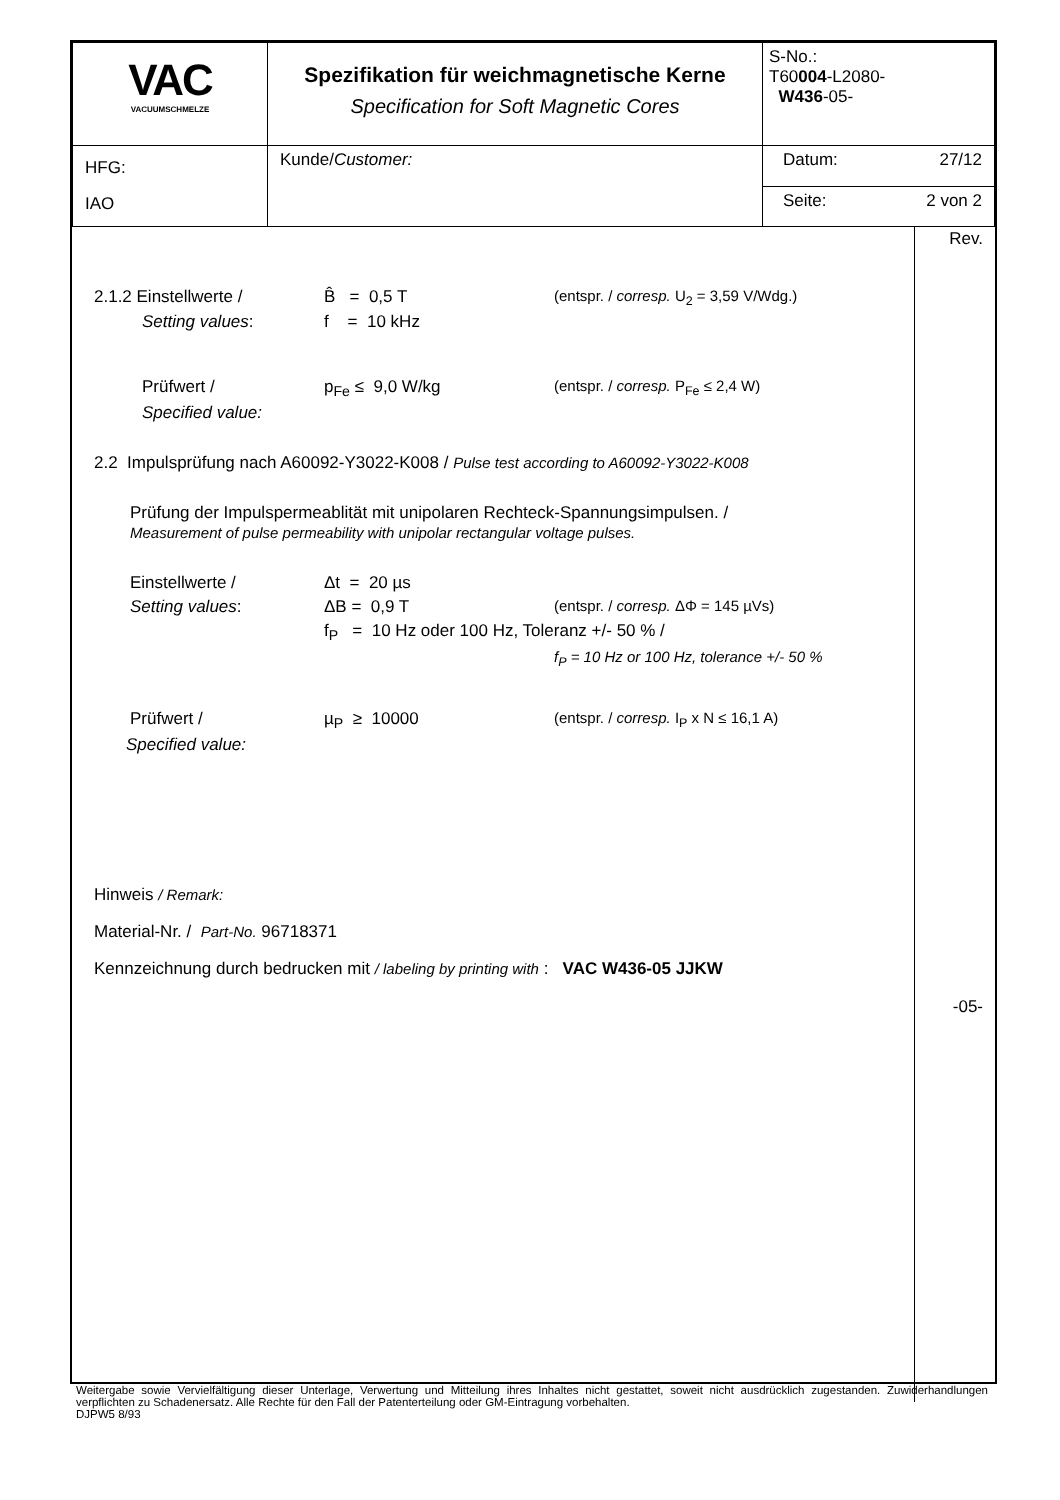| VAC VACUUMSCHMELZE | Spezifikation für weichmagnetische Kerne Specification for Soft Magnetic Cores | S-No.: T60 004 -L2080- W436 -05- | |
| HFG: IAO | Kunde/ Customer: | Datum: | 27/12 |
| | | Seite: | 2 von 2 |
2.1.2 Einstellwerte / B̂ = 0,5 T (entspr. / corresp. U<sub>2</sub> = 3,59 V/Wdg.)
Setting values: f = 10 kHz
Prüfwert / p<sub>Fe</sub> ≤ 9,0 W/kg (entspr. / corresp. P<sub>Fe</sub> ≤ 2,4 W)
Specified value:
2.2 Impulsprüfung nach A60092-Y3022-K008 / Pulse test according to A60092-Y3022-K008
Prüfung der Impulspermeablität mit unipolaren Rechteck-Spannungsimpulsen. /
Measurement of pulse permeability with unipolar rectangular voltage pulses.
Einstellwerte / Δt = 20 µs
Setting values: ΔB = 0,9 T (entspr. / corresp. ΔΦ = 145 µVs)
f<sub>P</sub> = 10 Hz oder 100 Hz, Toleranz +/- 50 % /
f<sub>P</sub> = 10 Hz or 100 Hz, tolerance +/- 50 %
Prüfwert / µ<sub>P</sub> ≥ 10000 (entspr. / corresp. I<sub>P</sub> x N ≤ 16,1 A)
Specified value:
Hinweis / Remark:
Material-Nr. / Part-No. 96718371
Kennzeichnung durch bedrucken mit / labeling by printing with : VAC W436-05 JJKW
Rev.
-05-
Weitergabe sowie Vervielfältigung dieser Unterlage, Verwertung und Mitteilung ihres Inhaltes nicht gestattet, soweit nicht ausdrücklich zugestanden. Zuwiderhandlungen verpflichten zu Schadenersatz. Alle Rechte für den Fall der Patenterteilung oder GM-Eintragung vorbehalten.
DJPW5 8/93